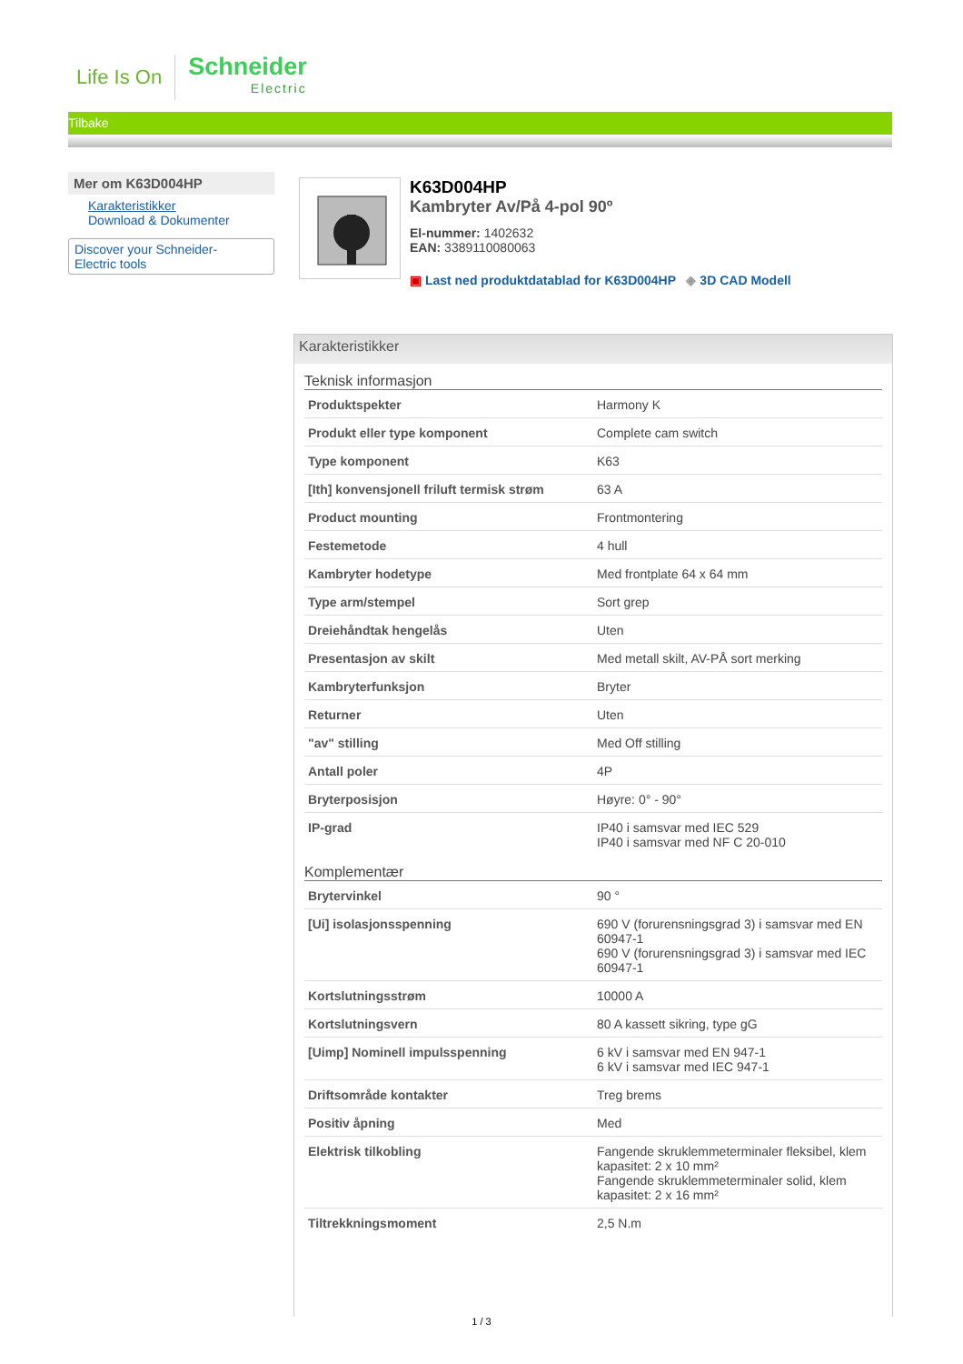Life Is On
Schneider
Electric
Tilbake
Mer om K63D004HP
Karakteristikker
Download & Dokumenter
Discover your Schneider-
Electric tools
K63D004HP
Kambryter Av/På 4-pol 90º
El-nummer: 1402632
EAN: 3389110080063
▣ Last ned produktdatablad for K63D004HP ◈ 3D CAD Modell
Karakteristikker
Teknisk informasjon
| Produktspekter | Harmony K |
| Produkt eller type komponent | Complete cam switch |
| Type komponent | K63 |
| [Ith] konvensjonell friluft termisk strøm | 63 A |
| Product mounting | Frontmontering |
| Festemetode | 4 hull |
| Kambryter hodetype | Med frontplate 64 x 64 mm |
| Type arm/stempel | Sort grep |
| Dreiehåndtak hengelås | Uten |
| Presentasjon av skilt | Med metall skilt, AV-PÅ sort merking |
| Kambryterfunksjon | Bryter |
| Returner | Uten |
| "av" stilling | Med Off stilling |
| Antall poler | 4P |
| Bryterposisjon | Høyre: 0° - 90° |
| IP-grad | IP40 i samsvar med IEC 529 IP40 i samsvar med NF C 20-010 |
Komplementær
| Brytervinkel | 90 ° |
| [Ui] isolasjonsspenning | 690 V (forurensningsgrad 3) i samsvar med EN 60947-1 690 V (forurensningsgrad 3) i samsvar med IEC 60947-1 |
| Kortslutningsstrøm | 10000 A |
| Kortslutningsvern | 80 A kassett sikring, type gG |
| [Uimp] Nominell impulsspenning | 6 kV i samsvar med EN 947-1 6 kV i samsvar med IEC 947-1 |
| Driftsområde kontakter | Treg brems |
| Positiv åpning | Med |
| Elektrisk tilkobling | Fangende skruklemmeterminaler fleksibel, klem kapasitet: 2 x 10 mm² Fangende skruklemmeterminaler solid, klem kapasitet: 2 x 16 mm² |
| Tiltrekkningsmoment | 2,5 N.m |
1 / 3